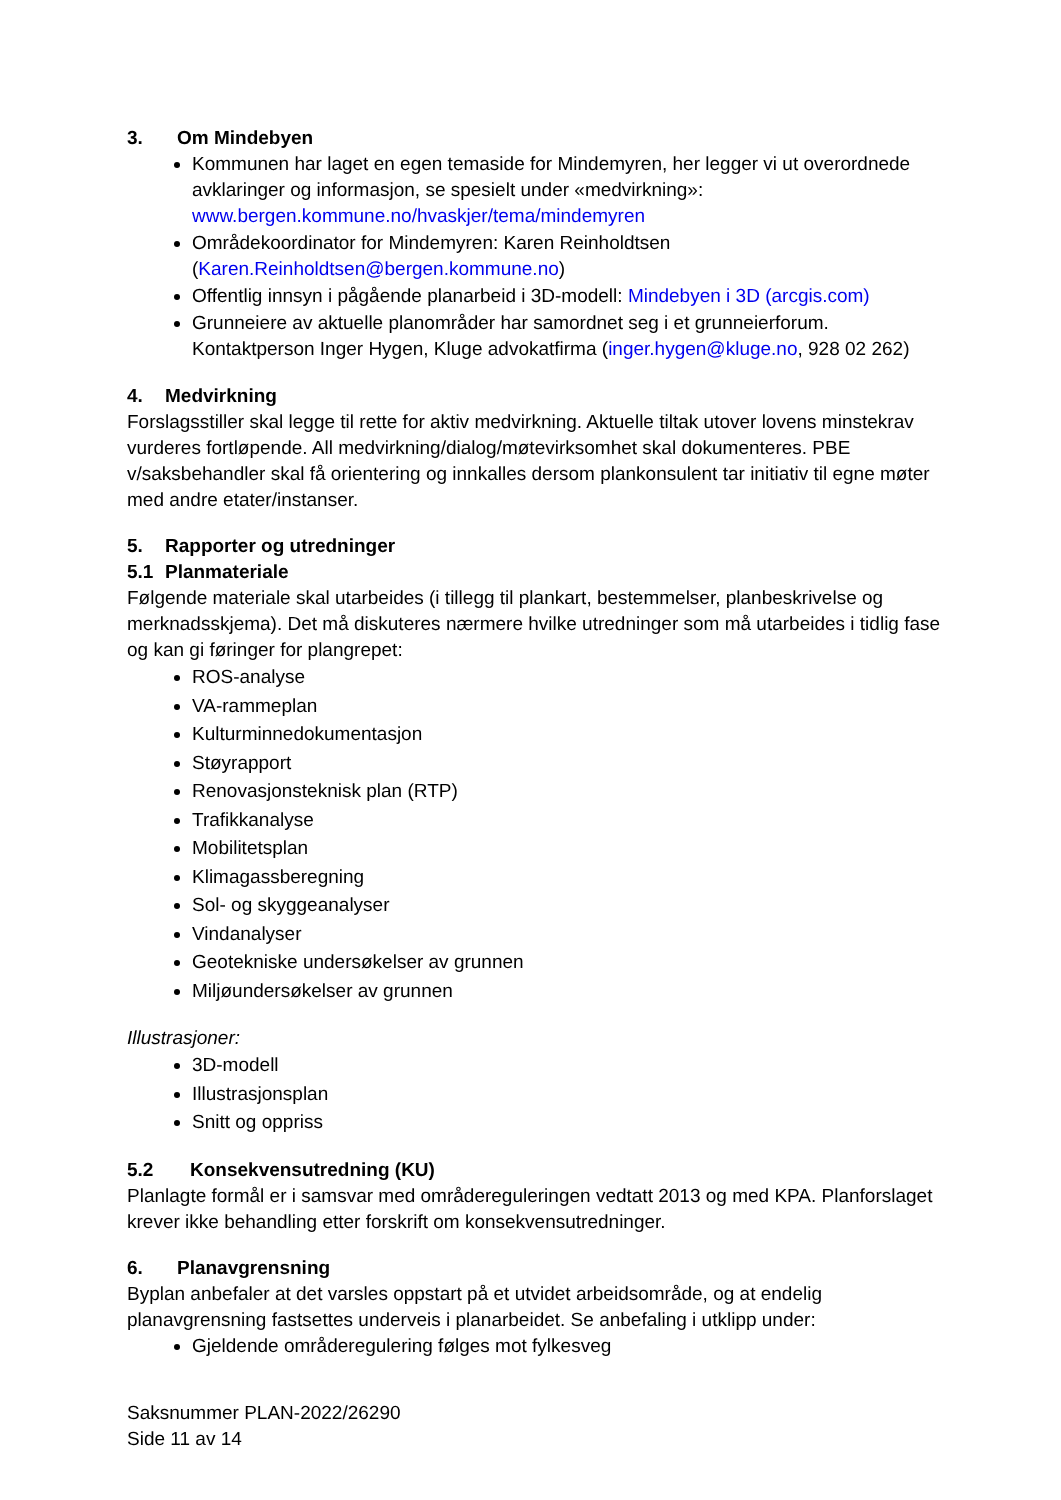3. Om Mindebyen
Kommunen har laget en egen temaside for Mindemyren, her legger vi ut overordnede avklaringer og informasjon, se spesielt under «medvirkning»: www.bergen.kommune.no/hvaskjer/tema/mindemyren
Områdekoordinator for Mindemyren: Karen Reinholdtsen (Karen.Reinholdtsen@bergen.kommune.no)
Offentlig innsyn i pågående planarbeid i 3D-modell: Mindebyen i 3D (arcgis.com)
Grunneiere av aktuelle planområder har samordnet seg i et grunneierforum. Kontaktperson Inger Hygen, Kluge advokatfirma (inger.hygen@kluge.no, 928 02 262)
4. Medvirkning
Forslagsstiller skal legge til rette for aktiv medvirkning. Aktuelle tiltak utover lovens minstekrav vurderes fortløpende. All medvirkning/dialog/møtevirksomhet skal dokumenteres. PBE v/saksbehandler skal få orientering og innkalles dersom plankonsulent tar initiativ til egne møter med andre etater/instanser.
5. Rapporter og utredninger
5.1 Planmateriale
Følgende materiale skal utarbeides (i tillegg til plankart, bestemmelser, planbeskrivelse og merknadsskjema). Det må diskuteres nærmere hvilke utredninger som må utarbeides i tidlig fase og kan gi føringer for plangrepet:
ROS-analyse
VA-rammeplan
Kulturminnedokumentasjon
Støyrapport
Renovasjonsteknisk plan (RTP)
Trafikkanalyse
Mobilitetsplan
Klimagassberegning
Sol- og skyggeanalyser
Vindanalyser
Geotekniske undersøkelser av grunnen
Miljøundersøkelser av grunnen
Illustrasjoner:
3D-modell
Illustrasjonsplan
Snitt og oppriss
5.2 Konsekvensutredning (KU)
Planlagte formål er i samsvar med områdereguleringen vedtatt 2013 og med KPA. Planforslaget krever ikke behandling etter forskrift om konsekvensutredninger.
6. Planavgrensning
Byplan anbefaler at det varsles oppstart på et utvidet arbeidsområde, og at endelig planavgrensning fastsettes underveis i planarbeidet. Se anbefaling i utklipp under:
Gjeldende områderegulering følges mot fylkesveg
Saksnummer PLAN-2022/26290
Side 11 av 14